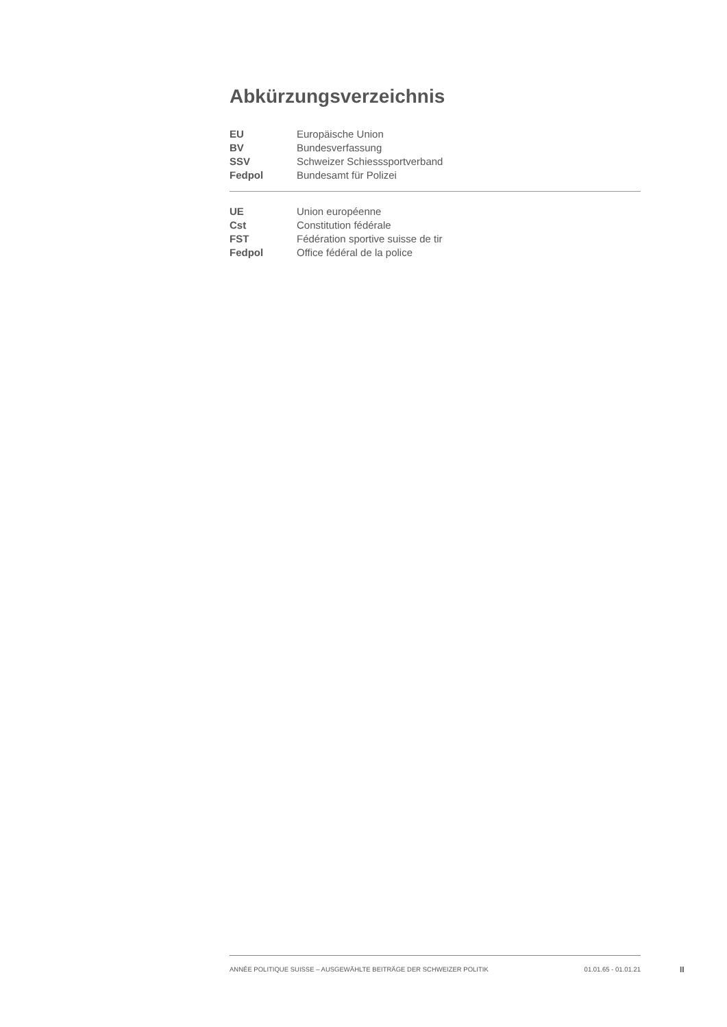Abkürzungsverzeichnis
| EU | Europäische Union |
| BV | Bundesverfassung |
| SSV | Schweizer Schiesssportverband |
| Fedpol | Bundesamt für Polizei |
| UE | Union européenne |
| Cst | Constitution fédérale |
| FST | Fédération sportive suisse de tir |
| Fedpol | Office fédéral de la police |
ANNÉE POLITIQUE SUISSE – AUSGEWÄHLTE BEITRÄGE DER SCHWEIZER POLITIK 01.01.65 - 01.01.21
II